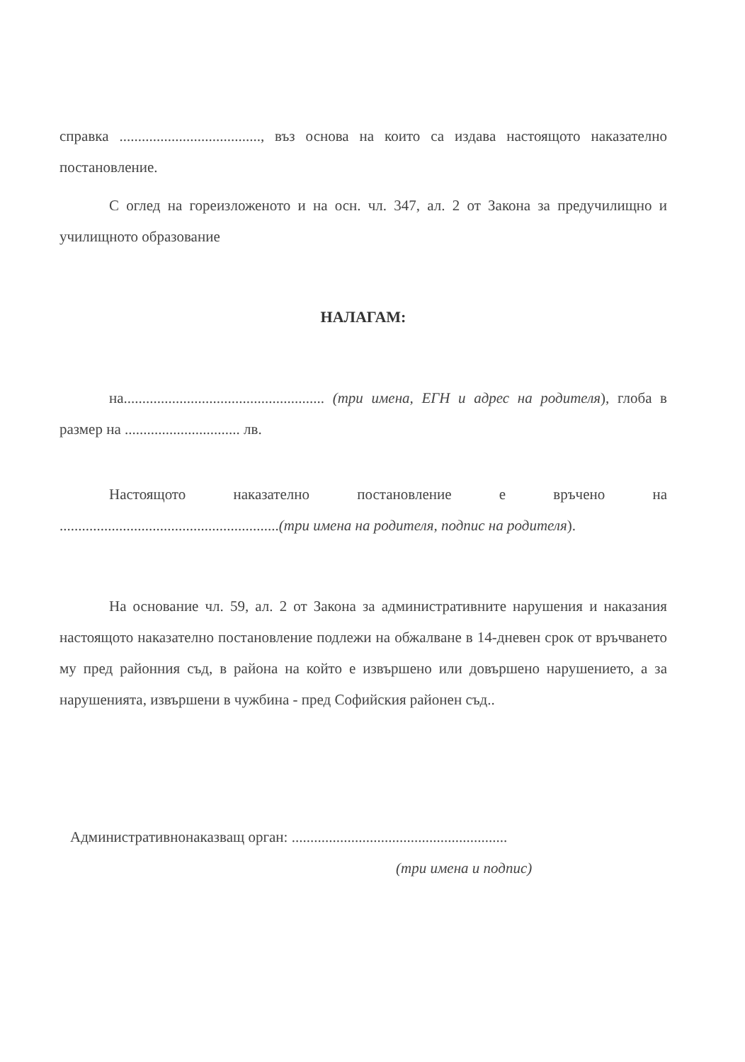справка ......................................, въз основа на които са издава настоящото наказателно постановление.
С оглед на гореизложеното и на осн. чл. 347, ал. 2 от Закона за предучилищно и училищното образование
НАЛАГАМ:
на...................................................... (три имена, ЕГН и адрес на родителя), глоба в размер на ............................... лв.
Настоящото наказателно постановление е връчено на ...........................................................(три имена на родителя, подпис на родителя).
На основание чл. 59, ал. 2 от Закона за административните нарушения и наказания настоящото наказателно постановление подлежи на обжалване в 14-дневен срок от връчването му пред районния съд, в района на който е извършено или довършено нарушението, а за нарушенията, извършени в чужбина - пред Софийския районен съд..
Административнонаказващ орган: ..........................................................
(три имена и подпис)